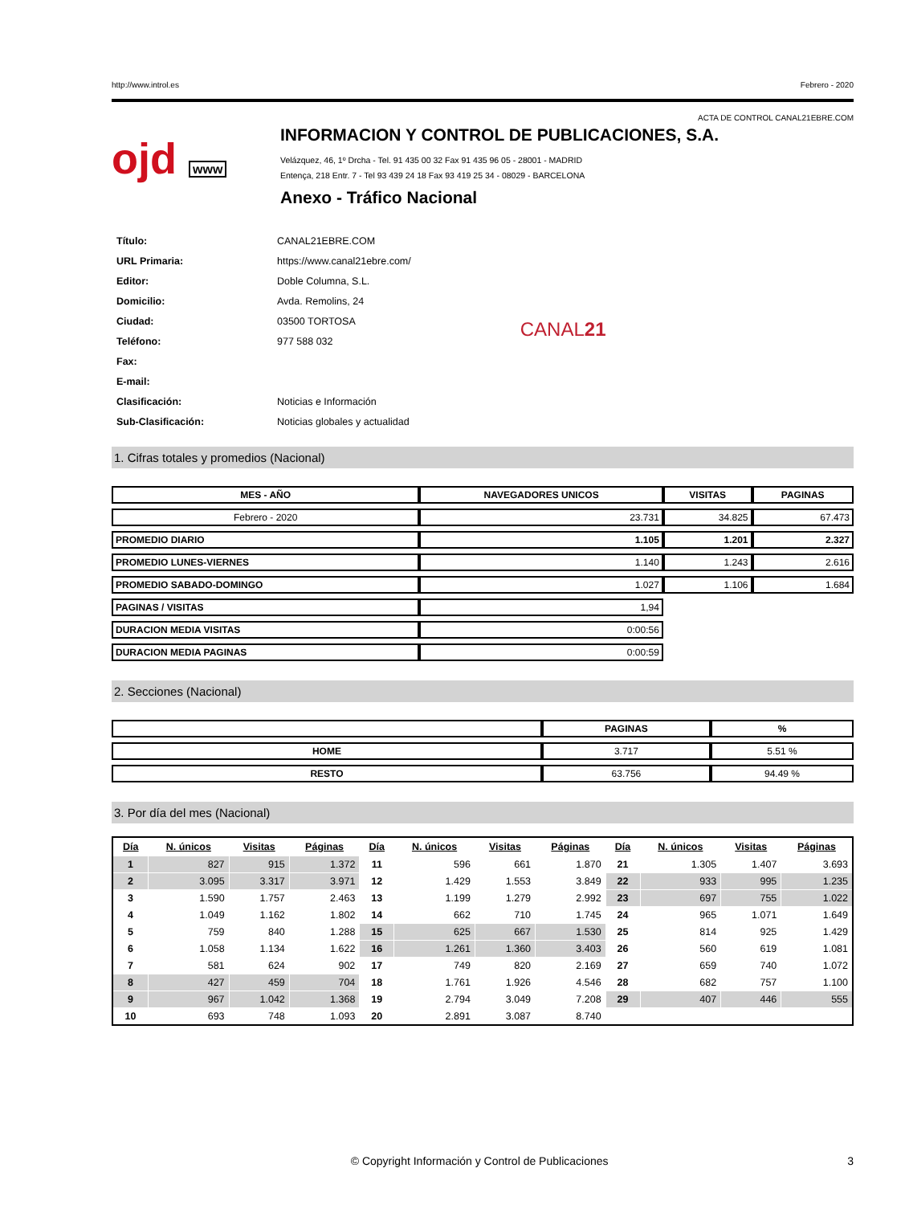http://www.introl.es Febrero - 2020
ACTA DE CONTROL CANAL21EBRE.COM
ojd www
INFORMACION Y CONTROL DE PUBLICACIONES, S.A.
Velázquez, 46, 1º Drcha - Tel. 91 435 00 32 Fax 91 435 96 05 - 28001 - MADRID
Entença, 218 Entr. 7 - Tel 93 439 24 18 Fax 93 419 25 34 - 08029 - BARCELONA
Anexo - Tráfico Nacional
| Título: | CANAL21EBRE.COM |
| URL Primaria: | https://www.canal21ebre.com/ |
| Editor: | Doble Columna, S.L. |
| Domicilio: | Avda. Remolins, 24 |
| Ciudad: | 03500 TORTOSA |
| Teléfono: | 977 588 032 |
| Fax: | |
| E-mail: | |
| Clasificación: | Noticias e Información |
| Sub-Clasificación: | Noticias globales y actualidad |
CANAL21
1. Cifras totales y promedios (Nacional)
| MES - AÑO | NAVEGADORES UNICOS | VISITAS | PAGINAS |
| --- | --- | --- | --- |
| Febrero - 2020 | 23.731 | 34.825 | 67.473 |
| PROMEDIO DIARIO | 1.105 | 1.201 | 2.327 |
| PROMEDIO LUNES-VIERNES | 1.140 | 1.243 | 2.616 |
| PROMEDIO SABADO-DOMINGO | 1.027 | 1.106 | 1.684 |
| PAGINAS / VISITAS | 1,94 | | |
| DURACION MEDIA VISITAS | 0:00:56 | | |
| DURACION MEDIA PAGINAS | 0:00:59 | | |
2. Secciones (Nacional)
| | PAGINAS | % |
| --- | --- | --- |
| HOME | 3.717 | 5.51 % |
| RESTO | 63.756 | 94.49 % |
3. Por día del mes (Nacional)
| Día | N. únicos | Visitas | Páginas | Día | N. únicos | Visitas | Páginas | Día | N. únicos | Visitas | Páginas |
| --- | --- | --- | --- | --- | --- | --- | --- | --- | --- | --- | --- |
| 1 | 827 | 915 | 1.372 | 11 | 596 | 661 | 1.870 | 21 | 1.305 | 1.407 | 3.693 |
| 2 | 3.095 | 3.317 | 3.971 | 12 | 1.429 | 1.553 | 3.849 | 22 | 933 | 995 | 1.235 |
| 3 | 1.590 | 1.757 | 2.463 | 13 | 1.199 | 1.279 | 2.992 | 23 | 697 | 755 | 1.022 |
| 4 | 1.049 | 1.162 | 1.802 | 14 | 662 | 710 | 1.745 | 24 | 965 | 1.071 | 1.649 |
| 5 | 759 | 840 | 1.288 | 15 | 625 | 667 | 1.530 | 25 | 814 | 925 | 1.429 |
| 6 | 1.058 | 1.134 | 1.622 | 16 | 1.261 | 1.360 | 3.403 | 26 | 560 | 619 | 1.081 |
| 7 | 581 | 624 | 902 | 17 | 749 | 820 | 2.169 | 27 | 659 | 740 | 1.072 |
| 8 | 427 | 459 | 704 | 18 | 1.761 | 1.926 | 4.546 | 28 | 682 | 757 | 1.100 |
| 9 | 967 | 1.042 | 1.368 | 19 | 2.794 | 3.049 | 7.208 | 29 | 407 | 446 | 555 |
| 10 | 693 | 748 | 1.093 | 20 | 2.891 | 3.087 | 8.740 | | | | |
© Copyright Información y Control de Publicaciones 3